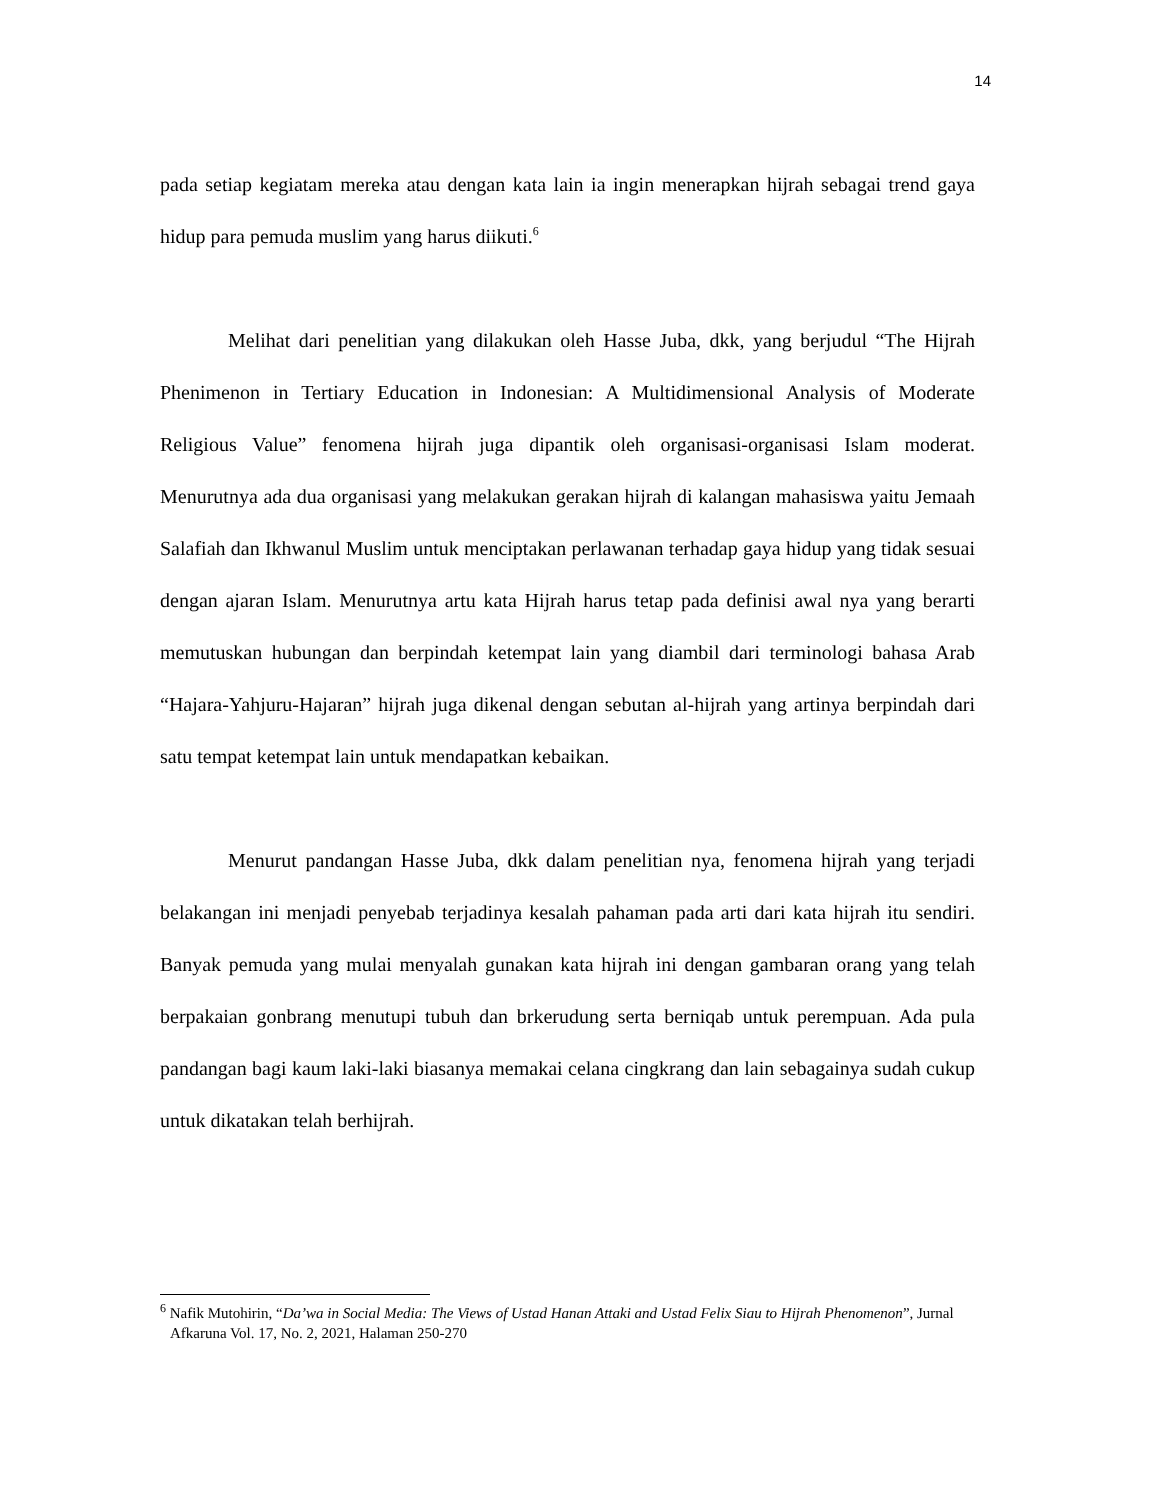14
pada setiap kegiatam mereka atau dengan kata lain ia ingin menerapkan hijrah sebagai trend gaya hidup para pemuda muslim yang harus diikuti.<sup>6</sup>
Melihat dari penelitian yang dilakukan oleh Hasse Juba, dkk, yang berjudul “The Hijrah Phenimenon in Tertiary Education in Indonesian: A Multidimensional Analysis of Moderate Religious Value” fenomena hijrah juga dipantik oleh organisasi-organisasi Islam moderat. Menurutnya ada dua organisasi yang melakukan gerakan hijrah di kalangan mahasiswa yaitu Jemaah Salafiah dan Ikhwanul Muslim untuk menciptakan perlawanan terhadap gaya hidup yang tidak sesuai dengan ajaran Islam. Menurutnya artu kata Hijrah harus tetap pada definisi awal nya yang berarti memutuskan hubungan dan berpindah ketempat lain yang diambil dari terminologi bahasa Arab “Hajara-Yahjuru-Hajaran” hijrah juga dikenal dengan sebutan al-hijrah yang artinya berpindah dari satu tempat ketempat lain untuk mendapatkan kebaikan.
Menurut pandangan Hasse Juba, dkk dalam penelitian nya, fenomena hijrah yang terjadi belakangan ini menjadi penyebab terjadinya kesalah pahaman pada arti dari kata hijrah itu sendiri. Banyak pemuda yang mulai menyalah gunakan kata hijrah ini dengan gambaran orang yang telah berpakaian gonbrang menutupi tubuh dan brkerudung serta berniqab untuk perempuan. Ada pula pandangan bagi kaum laki-laki biasanya memakai celana cingkrang dan lain sebagainya sudah cukup untuk dikatakan telah berhijrah.
<sup>6</sup> Nafik Mutohirin, “Da’wa in Social Media: The Views of Ustad Hanan Attaki and Ustad Felix Siau to Hijrah Phenomenon”, Jurnal Afkaruna Vol. 17, No. 2, 2021, Halaman 250-270